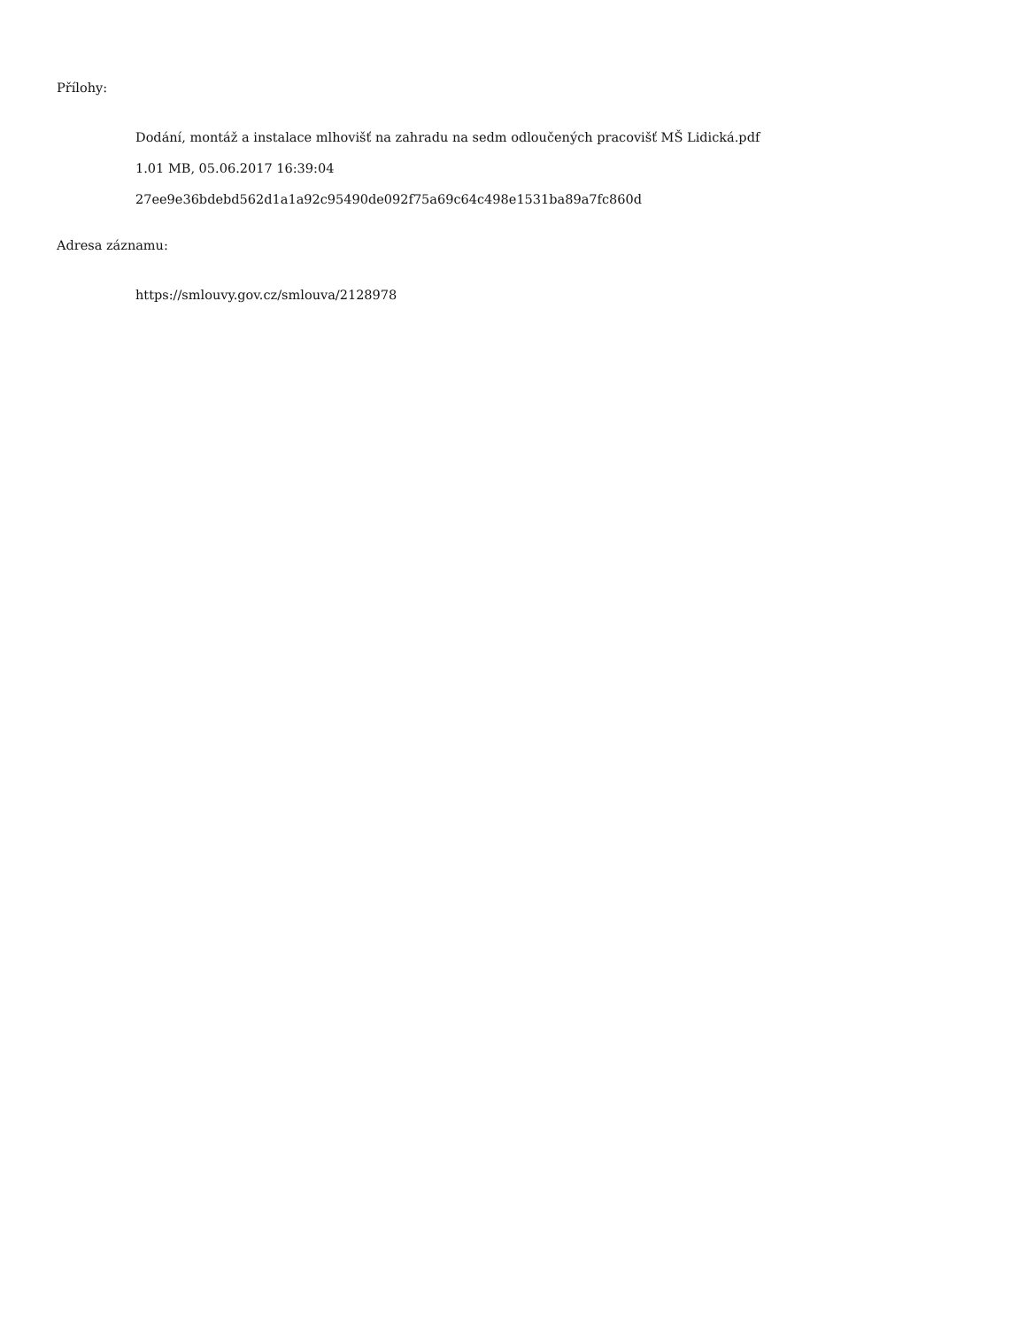Přílohy:
Dodání, montáž a instalace mlhovišť na zahradu na sedm odloučených pracovišť MŠ Lidická.pdf
1.01 MB, 05.06.2017 16:39:04
27ee9e36bdebd562d1a1a92c95490de092f75a69c64c498e1531ba89a7fc860d
Adresa záznamu:
https://smlouvy.gov.cz/smlouva/2128978